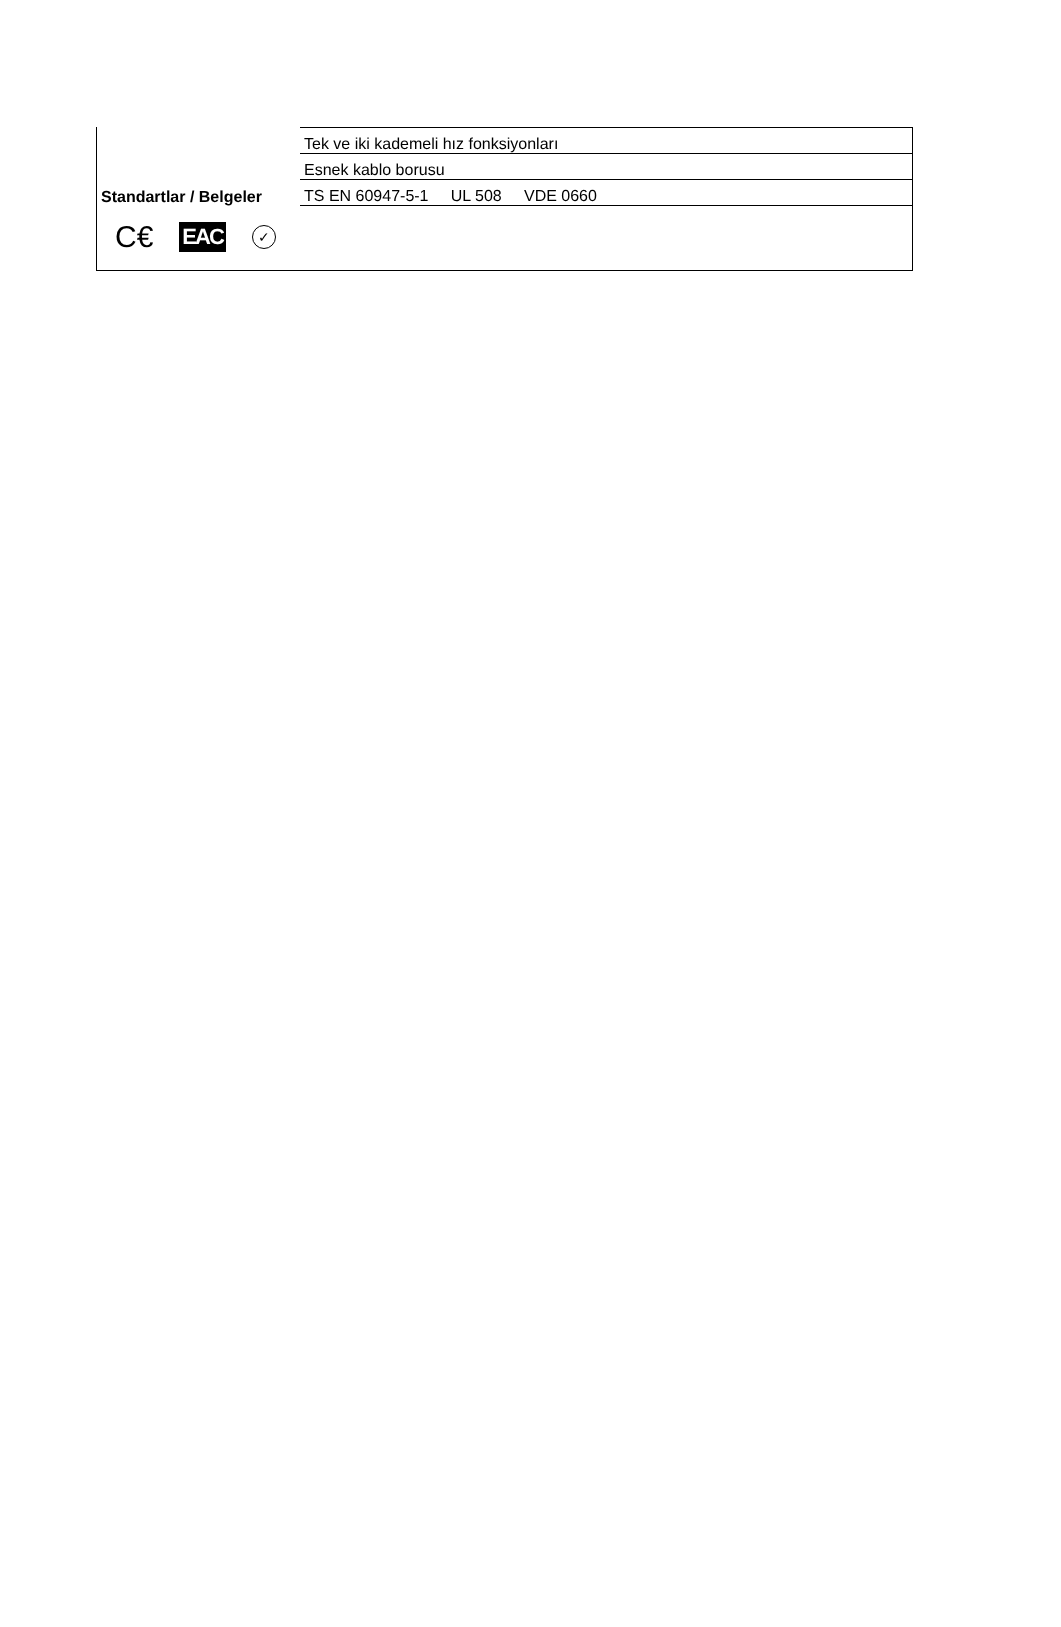| | Tek ve iki kademeli hız fonksiyonları |
| | Esnek kablo borusu |
| Standartlar / Belgeler | TS EN 60947-5-1 UL 508 VDE 0660 |
C€ EAC ✓